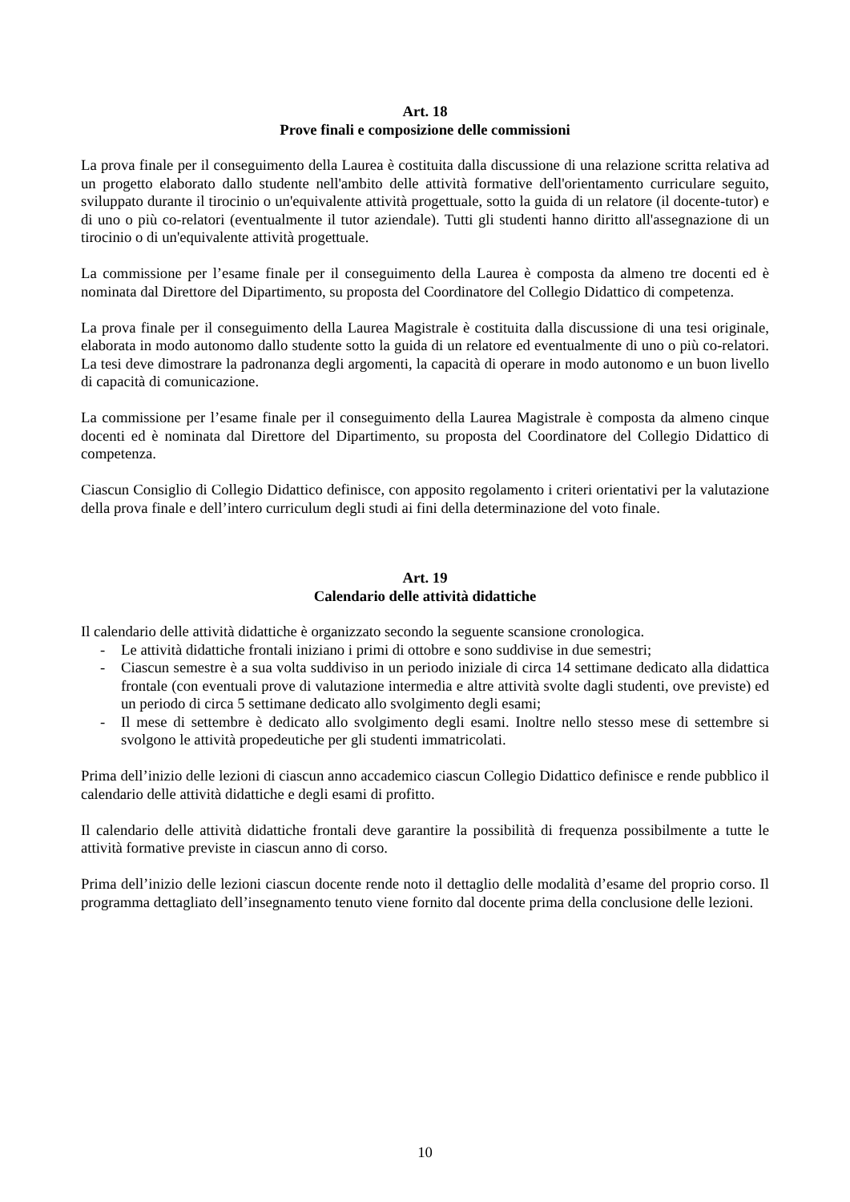Art. 18
Prove finali e composizione delle commissioni
La prova finale per il conseguimento della Laurea è costituita dalla discussione di una relazione scritta relativa ad un progetto elaborato dallo studente nell'ambito delle attività formative dell'orientamento curriculare seguito, sviluppato durante il tirocinio o un'equivalente attività progettuale, sotto la guida di un relatore (il docente-tutor) e di uno o più co-relatori (eventualmente il tutor aziendale). Tutti gli studenti hanno diritto all'assegnazione di un tirocinio o di un'equivalente attività progettuale.
La commissione per l’esame finale per il conseguimento della Laurea è composta da almeno tre docenti ed è nominata dal Direttore del Dipartimento, su proposta del Coordinatore del Collegio Didattico di competenza.
La prova finale per il conseguimento della Laurea Magistrale è costituita dalla discussione di una tesi originale, elaborata in modo autonomo dallo studente sotto la guida di un relatore ed eventualmente di uno o più co-relatori. La tesi deve dimostrare la padronanza degli argomenti, la capacità di operare in modo autonomo e un buon livello di capacità di comunicazione.
La commissione per l’esame finale per il conseguimento della Laurea Magistrale è composta da almeno cinque docenti ed è nominata dal Direttore del Dipartimento, su proposta del Coordinatore del Collegio Didattico di competenza.
Ciascun Consiglio di Collegio Didattico definisce, con apposito regolamento i criteri orientativi per la valutazione della prova finale e dell’intero curriculum degli studi ai fini della determinazione del voto finale.
Art. 19
Calendario delle attività didattiche
Il calendario delle attività didattiche è organizzato secondo la seguente scansione cronologica.
- Le attività didattiche frontali iniziano i primi di ottobre e sono suddivise in due semestri;
- Ciascun semestre è a sua volta suddiviso in un periodo iniziale di circa 14 settimane dedicato alla didattica frontale (con eventuali prove di valutazione intermedia e altre attività svolte dagli studenti, ove previste) ed un periodo di circa 5 settimane dedicato allo svolgimento degli esami;
- Il mese di settembre è dedicato allo svolgimento degli esami. Inoltre nello stesso mese di settembre si svolgono le attività propedeutiche per gli studenti immatricolati.
Prima dell’inizio delle lezioni di ciascun anno accademico ciascun Collegio Didattico definisce e rende pubblico il calendario delle attività didattiche e degli esami di profitto.
Il calendario delle attività didattiche frontali deve garantire la possibilità di frequenza possibilmente a tutte le attività formative previste in ciascun anno di corso.
Prima dell’inizio delle lezioni ciascun docente rende noto il dettaglio delle modalità d’esame del proprio corso. Il programma dettagliato dell’insegnamento tenuto viene fornito dal docente prima della conclusione delle lezioni.
10